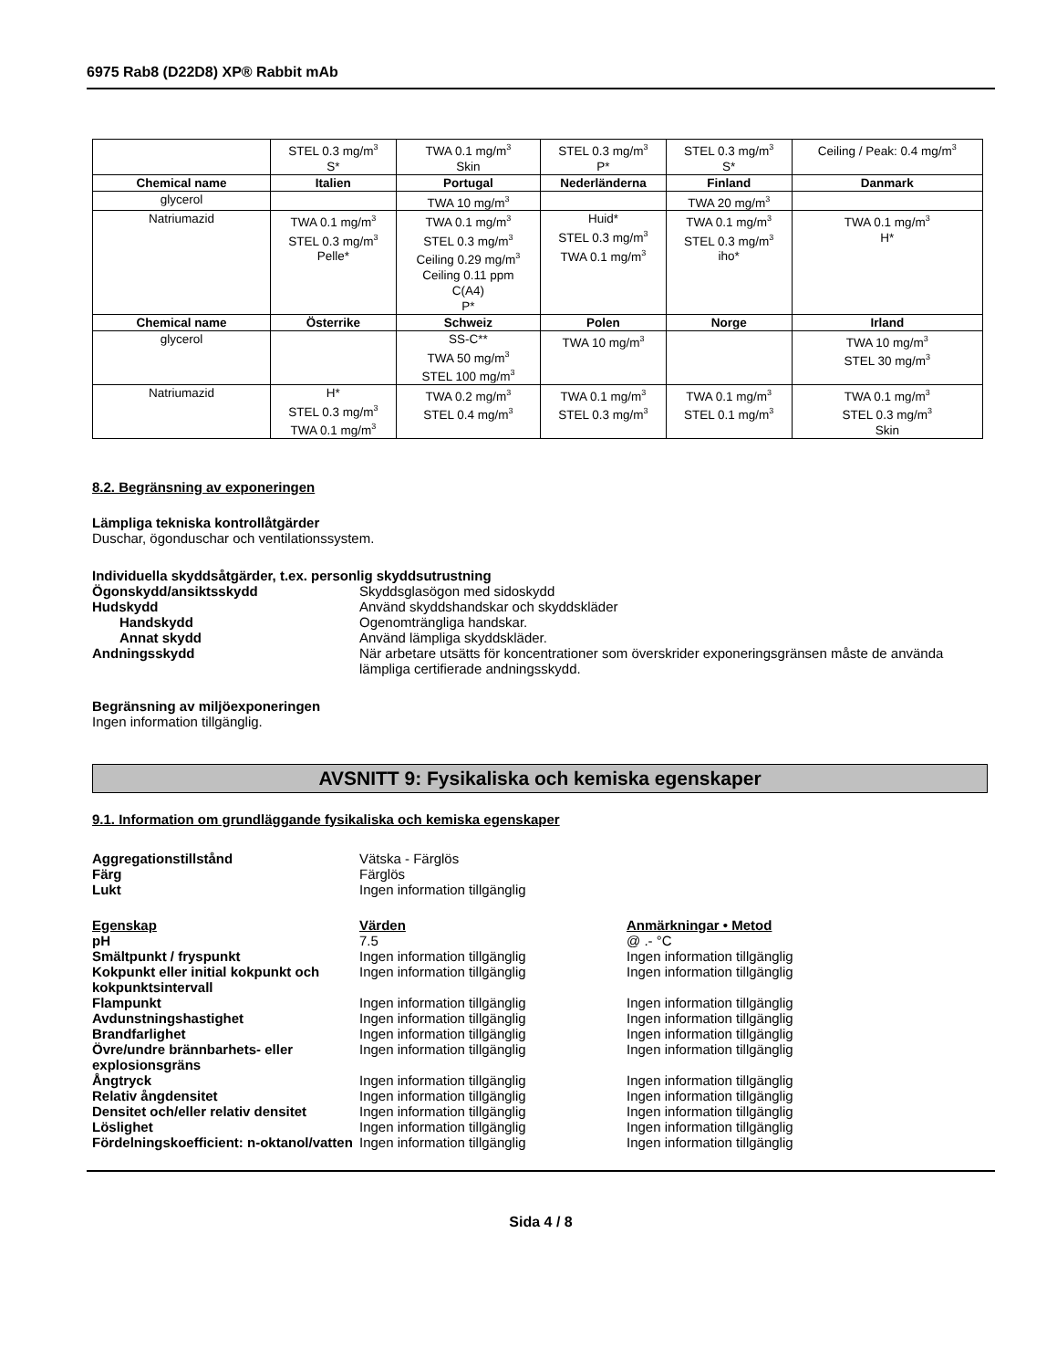6975 Rab8 (D22D8) XP® Rabbit mAb
| | STEL 0.3 mg/m<sup>3</sup> S* | TWA 0.1 mg/m<sup>3</sup> Skin | STEL 0.3 mg/m<sup>3</sup> P* | STEL 0.3 mg/m<sup>3</sup> S* | Ceiling / Peak: 0.4 mg/m<sup>3</sup> |
| Chemical name | Italien | Portugal | Nederländerna | Finland | Danmark |
| glycerol | | TWA 10 mg/m<sup>3</sup> | | TWA 20 mg/m<sup>3</sup> | |
| Natriumazid | TWA 0.1 mg/m<sup>3</sup> STEL 0.3 mg/m<sup>3</sup> Pelle* | TWA 0.1 mg/m<sup>3</sup> STEL 0.3 mg/m<sup>3</sup> Ceiling 0.29 mg/m<sup>3</sup> Ceiling 0.11 ppm C(A4) P* | Huid* STEL 0.3 mg/m<sup>3</sup> TWA 0.1 mg/m<sup>3</sup> | TWA 0.1 mg/m<sup>3</sup> STEL 0.3 mg/m<sup>3</sup> iho* | TWA 0.1 mg/m<sup>3</sup> H* |
| Chemical name | Österrike | Schweiz | Polen | Norge | Irland |
| glycerol | | SS-C** TWA 50 mg/m<sup>3</sup> STEL 100 mg/m<sup>3</sup> | TWA 10 mg/m<sup>3</sup> | | TWA 10 mg/m<sup>3</sup> STEL 30 mg/m<sup>3</sup> |
| Natriumazid | H* STEL 0.3 mg/m<sup>3</sup> TWA 0.1 mg/m<sup>3</sup> | TWA 0.2 mg/m<sup>3</sup> STEL 0.4 mg/m<sup>3</sup> | TWA 0.1 mg/m<sup>3</sup> STEL 0.3 mg/m<sup>3</sup> | TWA 0.1 mg/m<sup>3</sup> STEL 0.1 mg/m<sup>3</sup> | TWA 0.1 mg/m<sup>3</sup> STEL 0.3 mg/m<sup>3</sup> Skin |
8.2. Begränsning av exponeringen
Lämpliga tekniska kontrollåtgärder
Duschar, ögonduschar och ventilationssystem.
Individuella skyddsåtgärder, t.ex. personlig skyddsutrustning
Ögonskydd/ansiktsskydd Skyddsglasögon med sidoskydd
Hudskydd Använd skyddshandskar och skyddskläder
Handskydd Ogenomträngliga handskar.
Annat skydd Använd lämpliga skyddskläder.
Andningsskydd När arbetare utsätts för koncentrationer som överskrider exponeringsgränsen måste de använda lämpliga certifierade andningsskydd.
Begränsning av miljöexponeringen
Ingen information tillgänglig.
AVSNITT 9: Fysikaliska och kemiska egenskaper
9.1. Information om grundläggande fysikaliska och kemiska egenskaper
Aggregationstillstånd Vätska - Färglös
Färg Färglös
Lukt Ingen information tillgänglig
Egenskap Värden Anmärkningar • Metod
pH 7.5 @ .- °C
Smältpunkt / fryspunkt Ingen information tillgänglig Ingen information tillgänglig
Kokpunkt eller initial kokpunkt och kokpunktsintervall
Ingen information tillgänglig Ingen information tillgänglig
Flampunkt Ingen information tillgänglig Ingen information tillgänglig
Avdunstningshastighet Ingen information tillgänglig Ingen information tillgänglig
Brandfarlighet Ingen information tillgänglig Ingen information tillgänglig
Övre/undre brännbarhets- eller explosionsgräns
Ingen information tillgänglig Ingen information tillgänglig
Ångtryck Ingen information tillgänglig Ingen information tillgänglig
Relativ ångdensitet Ingen information tillgänglig Ingen information tillgänglig
Densitet och/eller relativ densitet
Ingen information tillgänglig Ingen information tillgänglig
Löslighet Ingen information tillgänglig Ingen information tillgänglig
Fördelningskoefficient: n-oktanol/vatten
Ingen information tillgänglig Ingen information tillgänglig
Sida 4 / 8